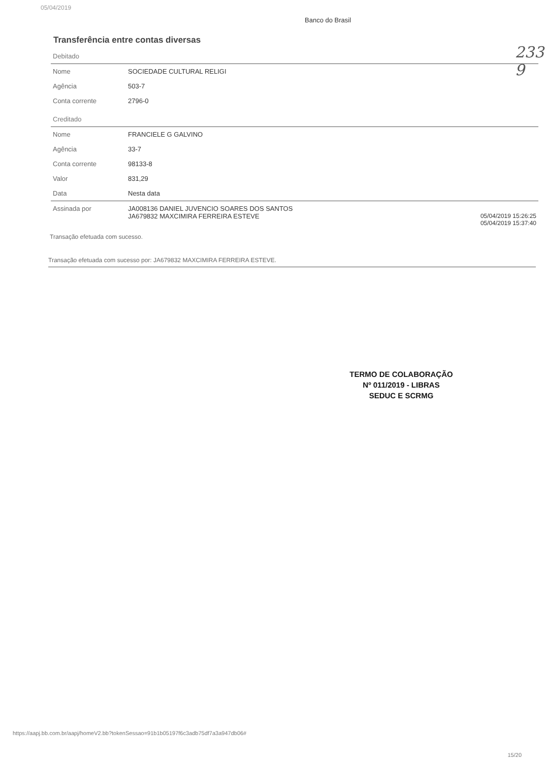05/04/2019
Banco do Brasil
Transferência entre contas diversas
233
9
| Debitado | | |
| Nome | SOCIEDADE CULTURAL RELIGI | |
| Agência | 503-7 | |
| Conta corrente | 2796-0 | |
| Creditado | | |
| Nome | FRANCIELE G GALVINO | |
| Agência | 33-7 | |
| Conta corrente | 98133-8 | |
| Valor | 831,29 | |
| Data | Nesta data | |
| Assinada por | JA008136 DANIEL JUVENCIO SOARES DOS SANTOS JA679832 MAXCIMIRA FERREIRA ESTEVE | 05/04/2019 15:26:25 05/04/2019 15:37:40 |
Transação efetuada com sucesso.
Transação efetuada com sucesso por: JA679832 MAXCIMIRA FERREIRA ESTEVE.
TERMO DE COLABORAÇÃO
Nº 011/2019 - LIBRAS
SEDUC E SCRMG
https://aapj.bb.com.br/aapj/homeV2.bb?tokenSessao=91b1b05197f6c3adb75df7a3a947db06#
15/20